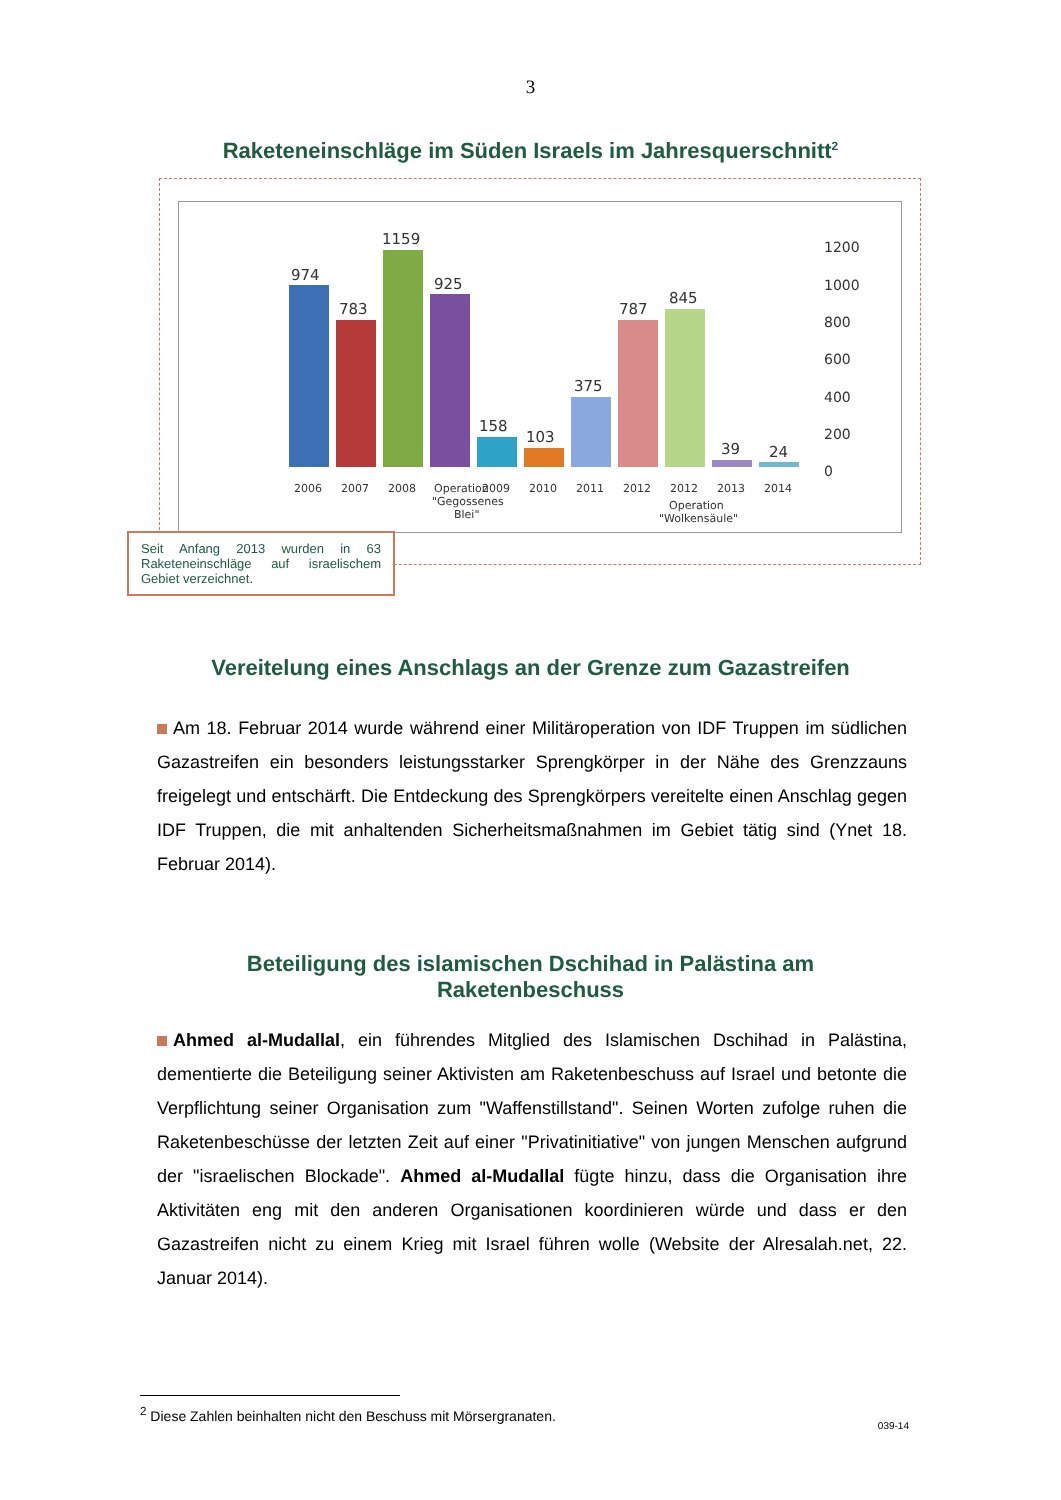3
Raketeneinschläge im Süden Israels im Jahresquerschnitt<sup>2</sup>
1200
1000
800
600
400
200
0
974
783
1159
925
158
103
375
787
845
39
24
2006
2007
2008
Operation
"Gegossenes
Blei"
2009
2010
2011
2012
2012
Operation
"Wolkensäule"
2013
2014
Seit Anfang 2013 wurden in 63 Raketeneinschläge auf israelischem Gebiet verzeichnet.
Vereitelung eines Anschlags an der Grenze zum Gazastreifen
Am 18. Februar 2014 wurde während einer Militäroperation von IDF Truppen im südlichen Gazastreifen ein besonders leistungsstarker Sprengkörper in der Nähe des Grenzzauns freigelegt und entschärft. Die Entdeckung des Sprengkörpers vereitelte einen Anschlag gegen IDF Truppen, die mit anhaltenden Sicherheitsmaßnahmen im Gebiet tätig sind (Ynet 18. Februar 2014).
Beteiligung des islamischen Dschihad in Palästina am
Raketenbeschuss
Ahmed al-Mudallal, ein führendes Mitglied des Islamischen Dschihad in Palästina, dementierte die Beteiligung seiner Aktivisten am Raketenbeschuss auf Israel und betonte die Verpflichtung seiner Organisation zum "Waffenstillstand". Seinen Worten zufolge ruhen die Raketenbeschüsse der letzten Zeit auf einer "Privatinitiative" von jungen Menschen aufgrund der "israelischen Blockade". Ahmed al-Mudallal fügte hinzu, dass die Organisation ihre Aktivitäten eng mit den anderen Organisationen koordinieren würde und dass er den Gazastreifen nicht zu einem Krieg mit Israel führen wolle (Website der Alresalah.net, 22. Januar 2014).
<sup>2</sup> Diese Zahlen beinhalten nicht den Beschuss mit Mörsergranaten.
039-14